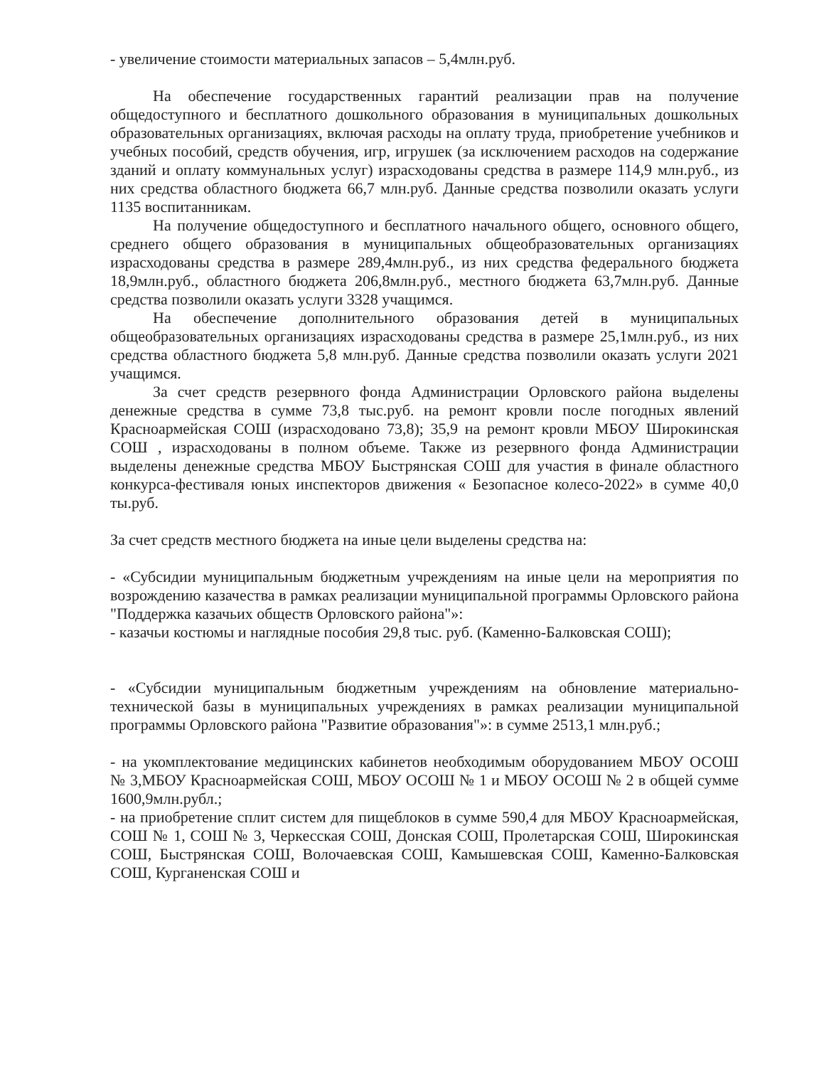- увеличение стоимости материальных запасов – 5,4млн.руб.
На обеспечение государственных гарантий реализации прав на получение общедоступного и бесплатного дошкольного образования в муниципальных дошкольных образовательных организациях, включая расходы на оплату труда, приобретение учебников и учебных пособий, средств обучения, игр, игрушек (за исключением расходов на содержание зданий и оплату коммунальных услуг) израсходованы средства в размере 114,9 млн.руб., из них средства областного бюджета 66,7 млн.руб. Данные средства позволили оказать услуги 1135 воспитанникам.
На получение общедоступного и бесплатного начального общего, основного общего, среднего общего образования в муниципальных общеобразовательных организациях израсходованы средства в размере 289,4млн.руб., из них средства федерального бюджета 18,9млн.руб., областного бюджета 206,8млн.руб., местного бюджета 63,7млн.руб. Данные средства позволили оказать услуги 3328 учащимся.
На обеспечение дополнительного образования детей в муниципальных общеобразовательных организациях израсходованы средства в размере 25,1млн.руб., из них средства областного бюджета 5,8 млн.руб. Данные средства позволили оказать услуги 2021 учащимся.
За счет средств резервного фонда Администрации Орловского района выделены денежные средства в сумме 73,8 тыс.руб. на ремонт кровли после погодных явлений Красноармейская СОШ (израсходовано 73,8); 35,9 на ремонт кровли МБОУ Широкинская СОШ , израсходованы в полном объеме. Также из резервного фонда Администрации выделены денежные средства МБОУ Быстрянская СОШ для участия в финале областного конкурса-фестиваля юных инспекторов движения « Безопасное колесо-2022» в сумме 40,0 ты.руб.
За счет средств местного бюджета на иные цели выделены средства на:
- «Субсидии муниципальным бюджетным учреждениям на иные цели на мероприятия по возрождению казачества в рамках реализации муниципальной программы Орловского района "Поддержка казачьих обществ Орловского района"»:
- казачьи костюмы и наглядные пособия 29,8 тыс. руб. (Каменно-Балковская СОШ);
- «Субсидии муниципальным бюджетным учреждениям на обновление материально-технической базы в муниципальных учреждениях в рамках реализации муниципальной программы Орловского района "Развитие образования"»: в сумме 2513,1 млн.руб.;
- на укомплектование медицинских кабинетов необходимым оборудованием МБОУ ОСОШ № 3,МБОУ Красноармейская СОШ, МБОУ ОСОШ № 1 и МБОУ ОСОШ № 2 в общей сумме 1600,9млн.рубл.;
- на приобретение сплит систем для пищеблоков в сумме 590,4 для МБОУ Красноармейская, СОШ № 1, СОШ № 3, Черкесская СОШ, Донская СОШ, Пролетарская СОШ, Широкинская СОШ, Быстрянская СОШ, Волочаевская СОШ, Камышевская СОШ, Каменно-Балковская СОШ, Курганенская СОШ и